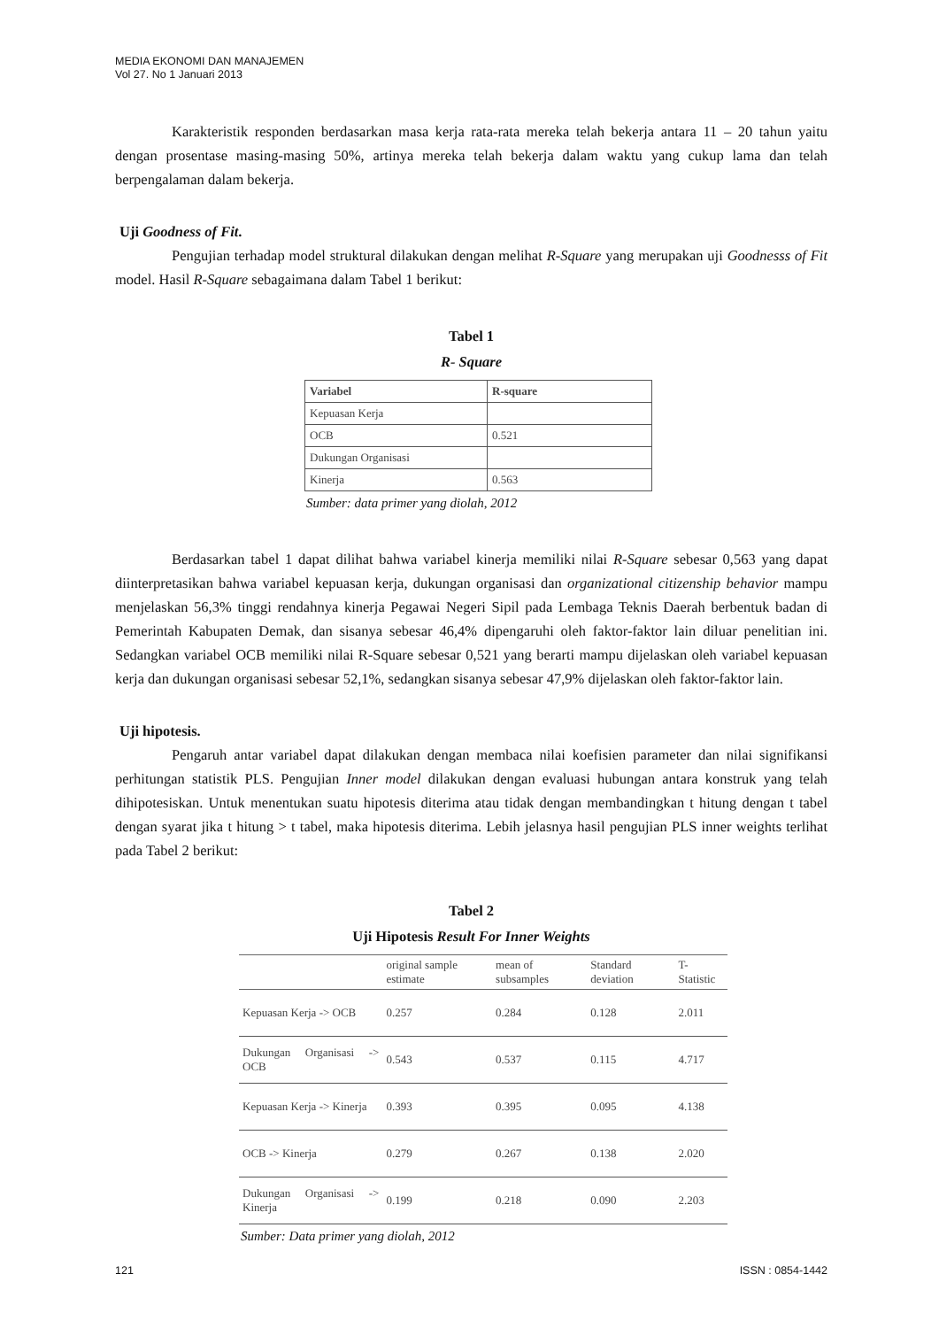MEDIA EKONOMI DAN MANAJEMEN
Vol 27. No 1 Januari 2013
Karakteristik responden berdasarkan masa kerja rata-rata mereka telah bekerja antara 11 – 20 tahun yaitu dengan prosentase masing-masing 50%, artinya mereka telah bekerja dalam waktu yang cukup lama dan telah berpengalaman dalam bekerja.
Uji Goodness of Fit.
Pengujian terhadap model struktural dilakukan dengan melihat R-Square yang merupakan uji Goodnesss of Fit model. Hasil R-Square sebagaimana dalam Tabel 1 berikut:
Tabel 1
R- Square
| Variabel | R-square |
| Kepuasan Kerja | |
| OCB | 0.521 |
| Dukungan Organisasi | |
| Kinerja | 0.563 |
Sumber: data primer yang diolah, 2012
Berdasarkan tabel 1 dapat dilihat bahwa variabel kinerja memiliki nilai R-Square sebesar 0,563 yang dapat diinterpretasikan bahwa variabel kepuasan kerja, dukungan organisasi dan organizational citizenship behavior mampu menjelaskan 56,3% tinggi rendahnya kinerja Pegawai Negeri Sipil pada Lembaga Teknis Daerah berbentuk badan di Pemerintah Kabupaten Demak, dan sisanya sebesar 46,4% dipengaruhi oleh faktor-faktor lain diluar penelitian ini. Sedangkan variabel OCB memiliki nilai R-Square sebesar 0,521 yang berarti mampu dijelaskan oleh variabel kepuasan kerja dan dukungan organisasi sebesar 52,1%, sedangkan sisanya sebesar 47,9% dijelaskan oleh faktor-faktor lain.
Uji hipotesis.
Pengaruh antar variabel dapat dilakukan dengan membaca nilai koefisien parameter dan nilai signifikansi perhitungan statistik PLS. Pengujian Inner model dilakukan dengan evaluasi hubungan antara konstruk yang telah dihipotesiskan. Untuk menentukan suatu hipotesis diterima atau tidak dengan membandingkan t hitung dengan t tabel dengan syarat jika t hitung > t tabel, maka hipotesis diterima. Lebih jelasnya hasil pengujian PLS inner weights terlihat pada Tabel 2 berikut:
Tabel 2
Uji Hipotesis Result For Inner Weights
| | original sample estimate | mean of subsamples | Standard deviation | T-Statistic |
| --- | --- | --- | --- | --- |
| Kepuasan Kerja -> OCB | 0.257 | 0.284 | 0.128 | 2.011 |
| Dukungan Organisasi -> OCB | 0.543 | 0.537 | 0.115 | 4.717 |
| Kepuasan Kerja -> Kinerja | 0.393 | 0.395 | 0.095 | 4.138 |
| OCB -> Kinerja | 0.279 | 0.267 | 0.138 | 2.020 |
| Dukungan Organisasi -> Kinerja | 0.199 | 0.218 | 0.090 | 2.203 |
Sumber: Data primer yang diolah, 2012
121 ISSN : 0854-1442